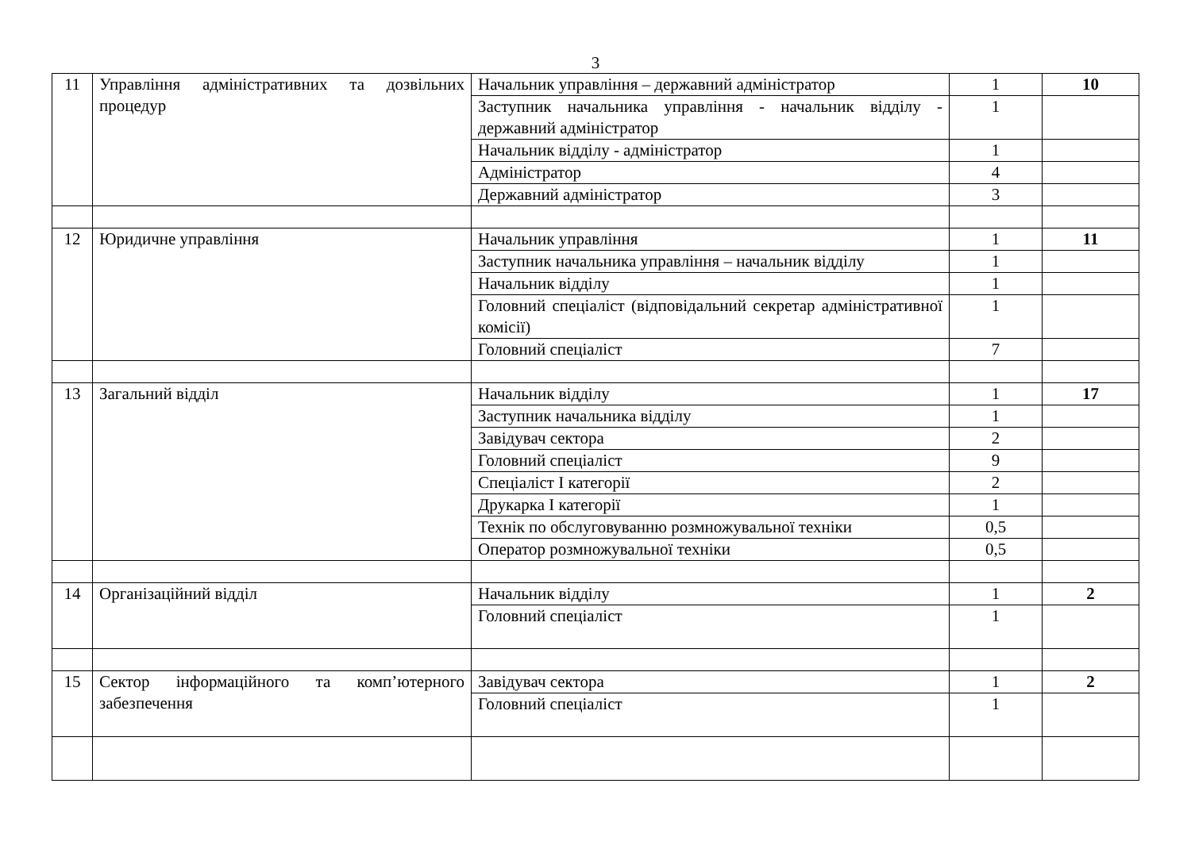3
| 11 | Управління адміністративних та дозвільних процедур | Начальник управління – державний адміністратор | 1 | 10 |
| | | Заступник начальника управління - начальник відділу - державний адміністратор | 1 | |
| | | Начальник відділу - адміністратор | 1 | |
| | | Адміністратор | 4 | |
| | | Державний адміністратор | 3 | |
| 12 | Юридичне управління | Начальник управління | 1 | 11 |
| | | Заступник начальника управління – начальник відділу | 1 | |
| | | Начальник відділу | 1 | |
| | | Головний спеціаліст (відповідальний секретар адміністративної комісії) | 1 | |
| | | Головний спеціаліст | 7 | |
| 13 | Загальний відділ | Начальник відділу | 1 | 17 |
| | | Заступник начальника відділу | 1 | |
| | | Завідувач сектора | 2 | |
| | | Головний спеціаліст | 9 | |
| | | Спеціаліст I категорії | 2 | |
| | | Друкарка I категорії | 1 | |
| | | Технік по обслуговуванню розмножувальної техніки | 0,5 | |
| | | Оператор розмножувальної техніки | 0,5 | |
| 14 | Організаційний відділ | Начальник відділу | 1 | 2 |
| | | Головний спеціаліст | 1 | |
| 15 | Сектор інформаційного та комп’ютерного забезпечення | Завідувач сектора | 1 | 2 |
| | | Головний спеціаліст | 1 | |